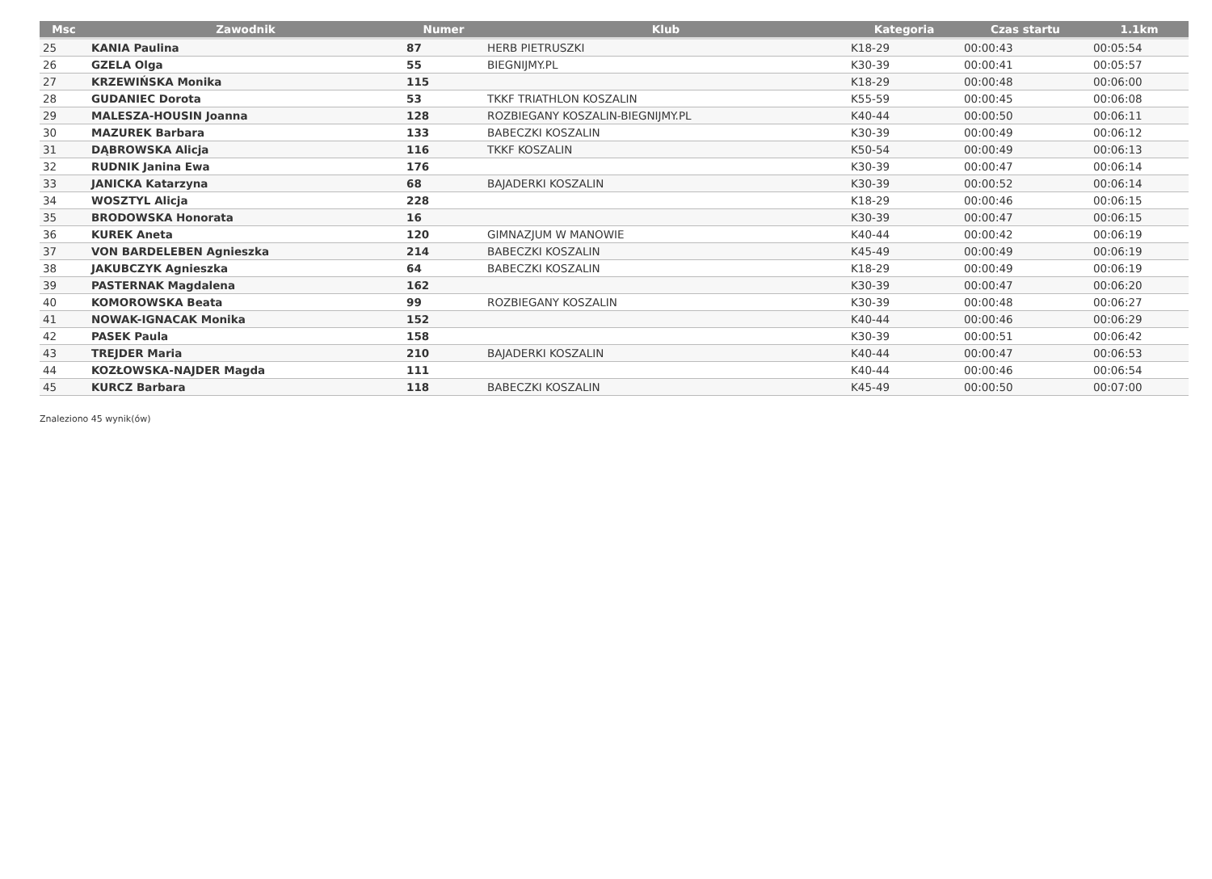| Msc | Zawodnik | Numer | Klub | Kategoria | Czas startu | 1.1km |
| --- | --- | --- | --- | --- | --- | --- |
| 25 | KANIA Paulina | 87 | HERB PIETRUSZKI | K18-29 | 00:00:43 | 00:05:54 |
| 26 | GZELA Olga | 55 | BIEGNIJMY.PL | K30-39 | 00:00:41 | 00:05:57 |
| 27 | KRZEWIŃSKA Monika | 115 | | K18-29 | 00:00:48 | 00:06:00 |
| 28 | GUDANIEC Dorota | 53 | TKKF TRIATHLON KOSZALIN | K55-59 | 00:00:45 | 00:06:08 |
| 29 | MALESZA-HOUSIN Joanna | 128 | ROZBIEGANY KOSZALIN-BIEGNIJMY.PL | K40-44 | 00:00:50 | 00:06:11 |
| 30 | MAZUREK Barbara | 133 | BABECZKI KOSZALIN | K30-39 | 00:00:49 | 00:06:12 |
| 31 | DĄBROWSKA Alicja | 116 | TKKF KOSZALIN | K50-54 | 00:00:49 | 00:06:13 |
| 32 | RUDNIK Janina Ewa | 176 | | K30-39 | 00:00:47 | 00:06:14 |
| 33 | JANICKA Katarzyna | 68 | BAJADERKI KOSZALIN | K30-39 | 00:00:52 | 00:06:14 |
| 34 | WOSZTYL Alicja | 228 | | K18-29 | 00:00:46 | 00:06:15 |
| 35 | BRODOWSKA Honorata | 16 | | K30-39 | 00:00:47 | 00:06:15 |
| 36 | KUREK Aneta | 120 | GIMNAZJUM W MANOWIE | K40-44 | 00:00:42 | 00:06:19 |
| 37 | VON BARDELEBEN Agnieszka | 214 | BABECZKI KOSZALIN | K45-49 | 00:00:49 | 00:06:19 |
| 38 | JAKUBCZYK Agnieszka | 64 | BABECZKI KOSZALIN | K18-29 | 00:00:49 | 00:06:19 |
| 39 | PASTERNAK Magdalena | 162 | | K30-39 | 00:00:47 | 00:06:20 |
| 40 | KOMOROWSKA Beata | 99 | ROZBIEGANY KOSZALIN | K30-39 | 00:00:48 | 00:06:27 |
| 41 | NOWAK-IGNACAK Monika | 152 | | K40-44 | 00:00:46 | 00:06:29 |
| 42 | PASEK Paula | 158 | | K30-39 | 00:00:51 | 00:06:42 |
| 43 | TREJDER Maria | 210 | BAJADERKI KOSZALIN | K40-44 | 00:00:47 | 00:06:53 |
| 44 | KOZŁOWSKA-NAJDER Magda | 111 | | K40-44 | 00:00:46 | 00:06:54 |
| 45 | KURCZ Barbara | 118 | BABECZKI KOSZALIN | K45-49 | 00:00:50 | 00:07:00 |
Znaleziono 45 wynik(ów)